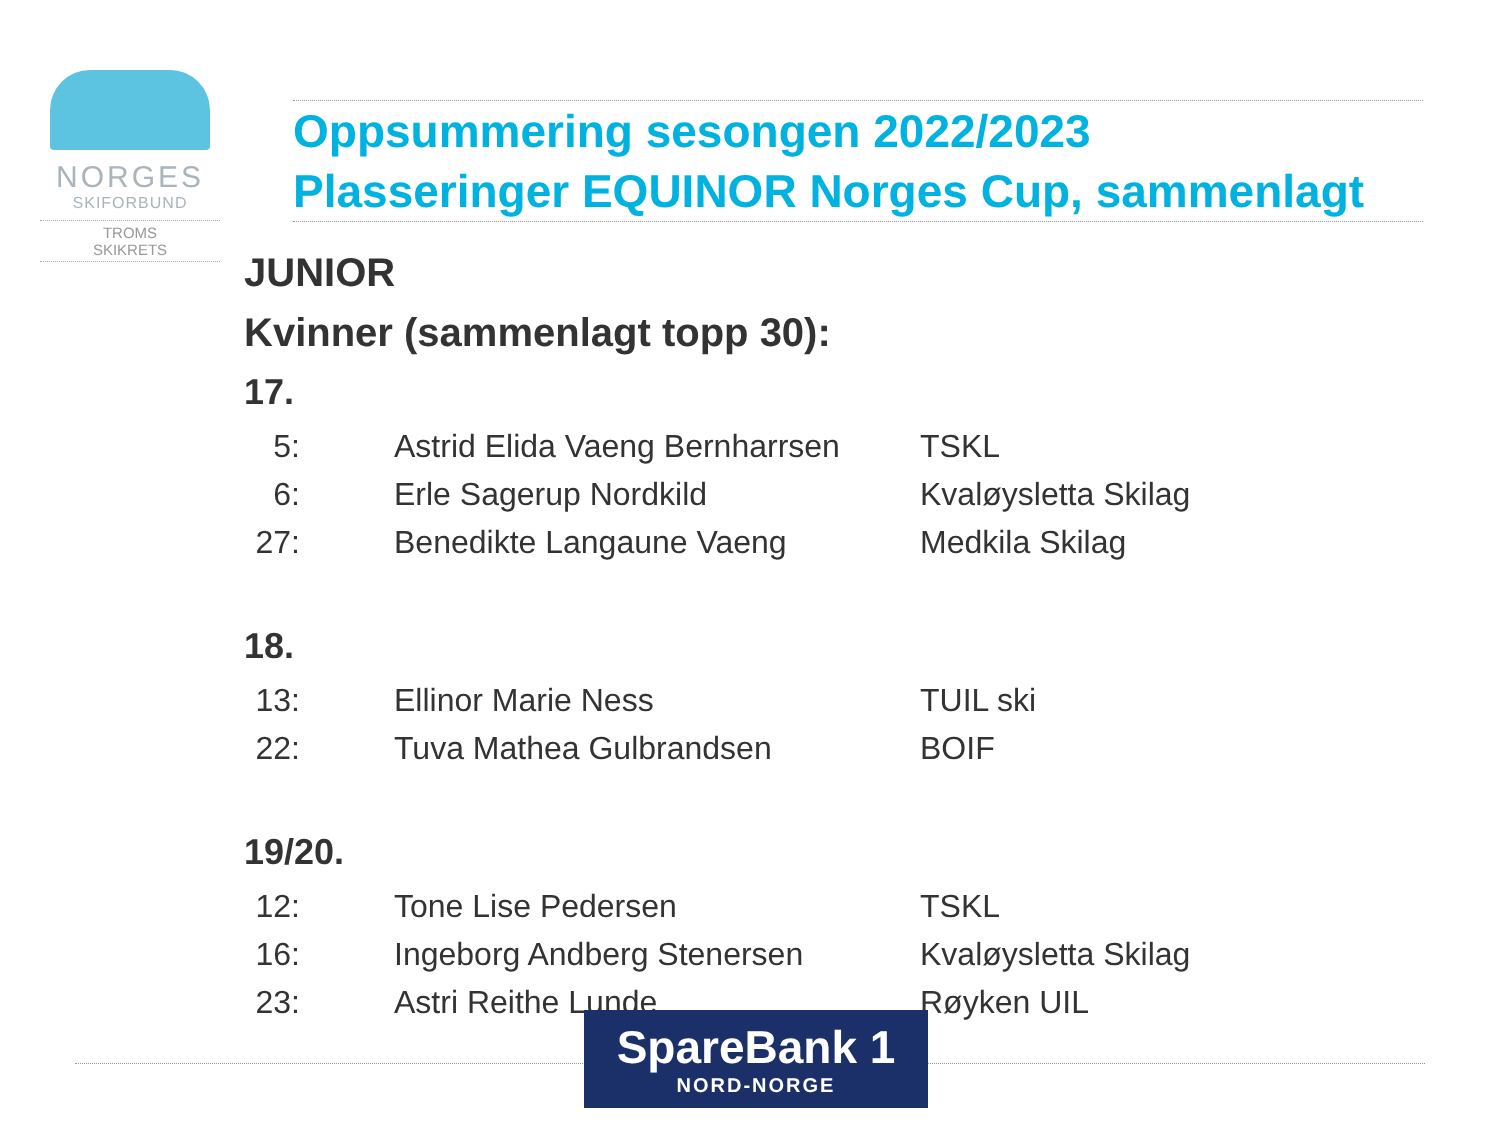NORGES
SKIFORBUND
TROMS
SKIKRETS
Oppsummering sesongen 2022/2023
Plasseringer EQUINOR Norges Cup, sammenlagt
JUNIOR
Kvinner (sammenlagt topp 30):
17.
| 5: | Astrid Elida Vaeng Bernharrsen | TSKL |
| 6: | Erle Sagerup Nordkild | Kvaløysletta Skilag |
| 27: | Benedikte Langaune Vaeng | Medkila Skilag |
18.
| 13: | Ellinor Marie Ness | TUIL ski |
| 22: | Tuva Mathea Gulbrandsen | BOIF |
19/20.
| 12: | Tone Lise Pedersen | TSKL |
| 16: | Ingeborg Andberg Stenersen | Kvaløysletta Skilag |
| 23: | Astri Reithe Lunde | Røyken UIL |
SpareBank 1
NORD-NORGE